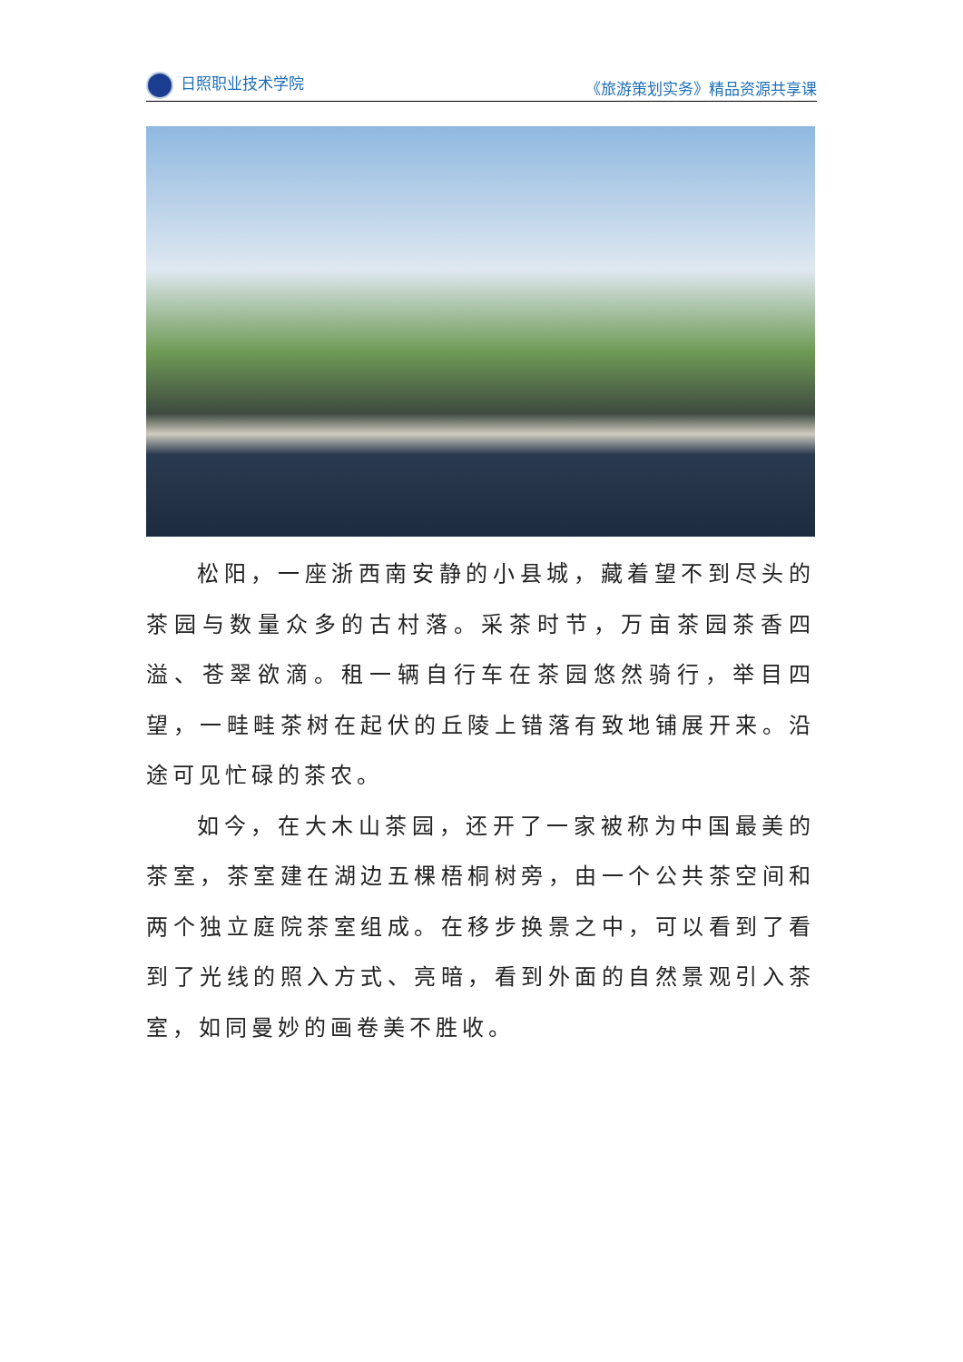日照职业技术学院 《旅游策划实务》精品资源共享课
松阳，一座浙西南安静的小县城，藏着望不到尽头的茶园与数量众多的古村落。采茶时节，万亩茶园茶香四溢、苍翠欲滴。租一辆自行车在茶园悠然骑行，举目四望，一畦畦茶树在起伏的丘陵上错落有致地铺展开来。沿途可见忙碌的茶农。
如今，在大木山茶园，还开了一家被称为中国最美的茶室，茶室建在湖边五棵梧桐树旁，由一个公共茶空间和两个独立庭院茶室组成。在移步换景之中，可以看到了看到了光线的照入方式、亮暗，看到外面的自然景观引入茶室，如同曼妙的画卷美不胜收。